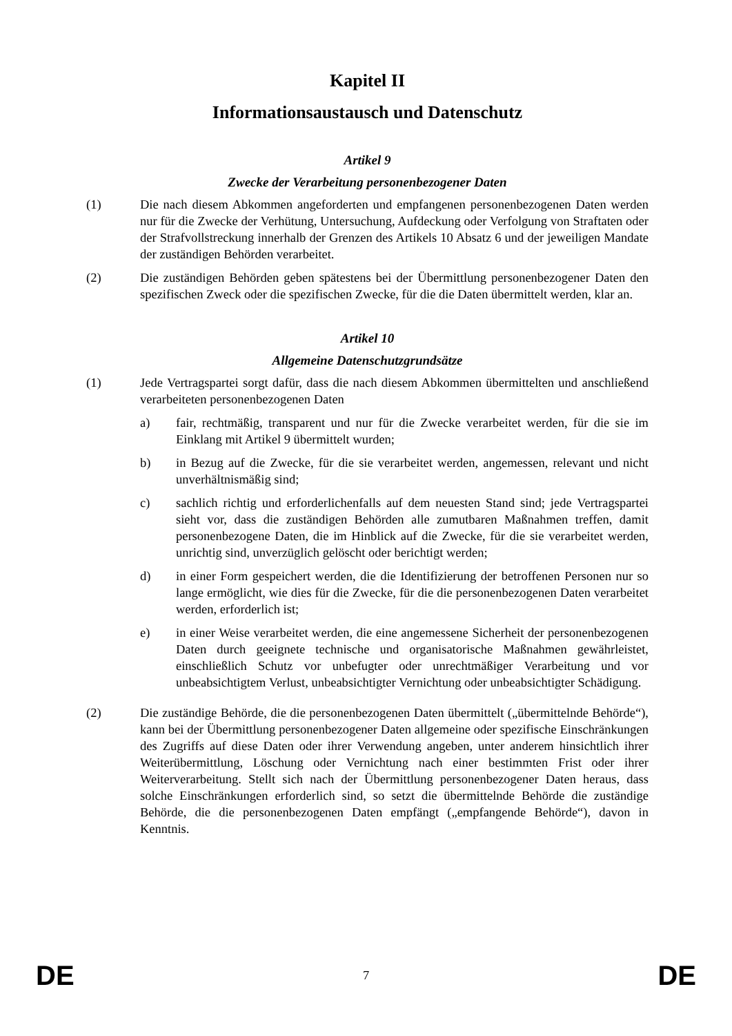Kapitel II
Informationsaustausch und Datenschutz
Artikel 9
Zwecke der Verarbeitung personenbezogener Daten
(1) Die nach diesem Abkommen angeforderten und empfangenen personenbezogenen Daten werden nur für die Zwecke der Verhütung, Untersuchung, Aufdeckung oder Verfolgung von Straftaten oder der Strafvollstreckung innerhalb der Grenzen des Artikels 10 Absatz 6 und der jeweiligen Mandate der zuständigen Behörden verarbeitet.
(2) Die zuständigen Behörden geben spätestens bei der Übermittlung personenbezogener Daten den spezifischen Zweck oder die spezifischen Zwecke, für die die Daten übermittelt werden, klar an.
Artikel 10
Allgemeine Datenschutzgrundsätze
(1) Jede Vertragspartei sorgt dafür, dass die nach diesem Abkommen übermittelten und anschließend verarbeiteten personenbezogenen Daten
a) fair, rechtmäßig, transparent und nur für die Zwecke verarbeitet werden, für die sie im Einklang mit Artikel 9 übermittelt wurden;
b) in Bezug auf die Zwecke, für die sie verarbeitet werden, angemessen, relevant und nicht unverhältnismäßig sind;
c) sachlich richtig und erforderlichenfalls auf dem neuesten Stand sind; jede Vertragspartei sieht vor, dass die zuständigen Behörden alle zumutbaren Maßnahmen treffen, damit personenbezogene Daten, die im Hinblick auf die Zwecke, für die sie verarbeitet werden, unrichtig sind, unverzüglich gelöscht oder berichtigt werden;
d) in einer Form gespeichert werden, die die Identifizierung der betroffenen Personen nur so lange ermöglicht, wie dies für die Zwecke, für die die personenbezogenen Daten verarbeitet werden, erforderlich ist;
e) in einer Weise verarbeitet werden, die eine angemessene Sicherheit der personenbezogenen Daten durch geeignete technische und organisatorische Maßnahmen gewährleistet, einschließlich Schutz vor unbefugter oder unrechtmäßiger Verarbeitung und vor unbeabsichtigtem Verlust, unbeabsichtigter Vernichtung oder unbeabsichtigter Schädigung.
(2) Die zuständige Behörde, die die personenbezogenen Daten übermittelt („übermittelnde Behörde“), kann bei der Übermittlung personenbezogener Daten allgemeine oder spezifische Einschränkungen des Zugriffs auf diese Daten oder ihrer Verwendung angeben, unter anderem hinsichtlich ihrer Weiterübermittlung, Löschung oder Vernichtung nach einer bestimmten Frist oder ihrer Weiterverarbeitung. Stellt sich nach der Übermittlung personenbezogener Daten heraus, dass solche Einschränkungen erforderlich sind, so setzt die übermittelnde Behörde die zuständige Behörde, die die personenbezogenen Daten empfängt („empfangende Behörde“), davon in Kenntnis.
DE 7 DE